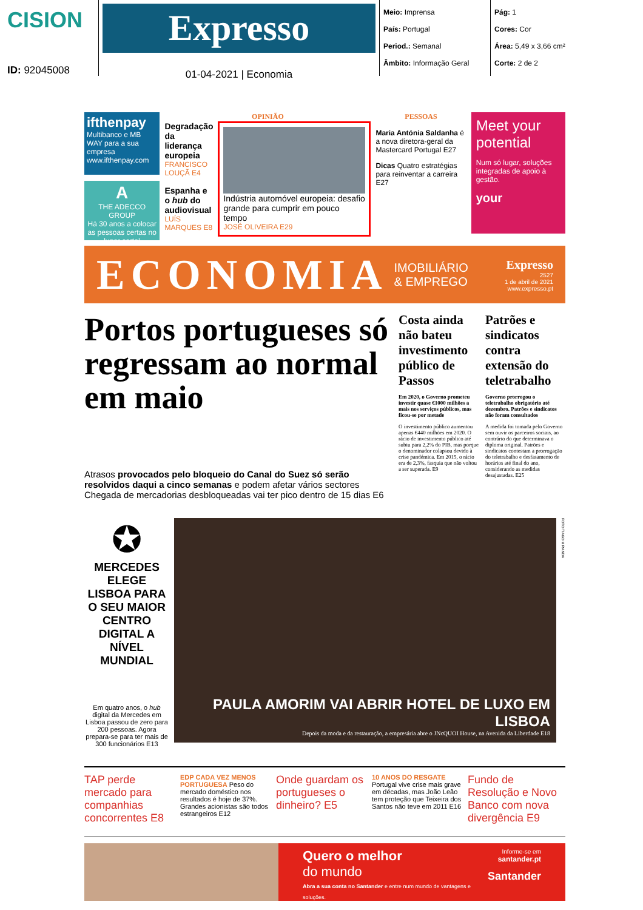CISION
ID: 92045008
Expresso
01-04-2021 | Economia
Meio: Imprensa
País: Portugal
Period.: Semanal
Âmbito: Informação Geral
Pág: 1
Cores: Cor
Área: 5,49 x 3,66 cm²
Corte: 2 de 2
ifthenpay
Multibanco e MB WAY para a sua empresa
www.ifthenpay.com
A
THE ADECCO GROUP
Há 30 anos a colocar as pessoas certas no lugar certo!
OPINIÃO
Degradação da liderança europeia
FRANCISCO LOUÇÃ E4
Espanha e o hub do audiovisual
LUÍS MARQUES E8
Indústria automóvel europeia: desafio grande para cumprir em pouco tempo
JOSÉ OLIVEIRA E29
PESSOAS
Maria Antónia Saldanha é a nova diretora-geral da Mastercard Portugal E27
Dicas Quatro estratégias para reinventar a carreira E27
Meet your potential
Num só lugar, soluções integradas de apoio à gestão.
your
ECONOMIA IMOBILIÁRIO
& EMPREGO Expresso
2527
1 de abril de 2021
www.expresso.pt
Portos portugueses só regressam ao normal em maio
Atrasos provocados pelo bloqueio do Canal do Suez só serão resolvidos daqui a cinco semanas e podem afetar vários sectores
Chegada de mercadorias desbloqueadas vai ter pico dentro de 15 dias E6
Costa ainda não bateu investimento público de Passos
Em 2020, o Governo prometeu investir quase €1000 milhões a mais nos serviços públicos, mas ficou-se por metade
O investimento público aumentou apenas €440 milhões em 2020. O rácio de investimento público até subiu para 2,2% do PIB, mas porque o denominador colapsou devido à crise pandémica. Em 2015, o rácio era de 2,3%, fasquia que não voltou a ser superada. E9
Patrões e sindicatos contra extensão do teletrabalho
Governo prorrogou o teletrabalho obrigatório até dezembro. Patrões e sindicatos não foram consultados
A medida foi tomada pelo Governo sem ouvir os parceiros sociais, ao contrário do que determinava o diploma original. Patrões e sindicatos contestam a prorrogação do teletrabalho e desfasamento de horários até final do ano, considerando as medidas desajustadas. E25
✪
MERCEDES ELEGE LISBOA PARA O SEU MAIOR CENTRO DIGITAL A NÍVEL MUNDIAL
Em quatro anos, o hub digital da Mercedes em Lisboa passou de zero para 200 pessoas. Agora prepara-se para ter mais de 300 funcionários E13
PAULA AMORIM VAI ABRIR HOTEL DE LUXO EM LISBOA
Depois da moda e da restauração, a empresária abre o JNcQUOI House, na Avenida da Liberdade E18
FOTO TIAGO MIRANDA
TAP perde mercado para companhias concorrentes E8
EDP CADA VEZ MENOS PORTUGUESA Peso do mercado doméstico nos resultados é hoje de 37%. Grandes acionistas são todos estrangeiros E12
Onde guardam os portugueses o dinheiro? E5
10 ANOS DO RESGATE Portugal vive crise mais grave em décadas, mas João Leão tem proteção que Teixeira dos Santos não teve em 2011 E16
Fundo de Resolução e Novo Banco com nova divergência E9
Quero o melhor
do mundo
Abra a sua conta no Santander e entre num mundo de vantagens e soluções.
Informe-se em
santander.pt
Santander